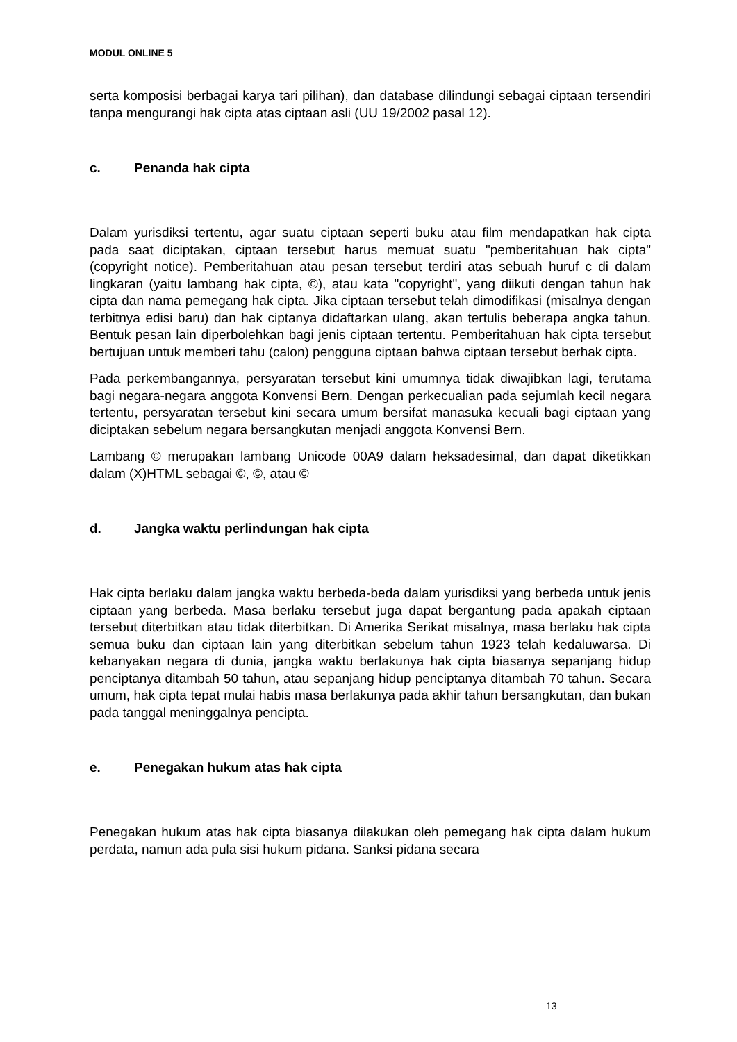MODUL ONLINE 5
serta komposisi berbagai karya tari pilihan), dan database dilindungi sebagai ciptaan tersendiri tanpa mengurangi hak cipta atas ciptaan asli (UU 19/2002 pasal 12).
c. Penanda hak cipta
Dalam yurisdiksi tertentu, agar suatu ciptaan seperti buku atau film mendapatkan hak cipta pada saat diciptakan, ciptaan tersebut harus memuat suatu "pemberitahuan hak cipta" (copyright notice). Pemberitahuan atau pesan tersebut terdiri atas sebuah huruf c di dalam lingkaran (yaitu lambang hak cipta, ©), atau kata "copyright", yang diikuti dengan tahun hak cipta dan nama pemegang hak cipta. Jika ciptaan tersebut telah dimodifikasi (misalnya dengan terbitnya edisi baru) dan hak ciptanya didaftarkan ulang, akan tertulis beberapa angka tahun. Bentuk pesan lain diperbolehkan bagi jenis ciptaan tertentu. Pemberitahuan hak cipta tersebut bertujuan untuk memberi tahu (calon) pengguna ciptaan bahwa ciptaan tersebut berhak cipta.
Pada perkembangannya, persyaratan tersebut kini umumnya tidak diwajibkan lagi, terutama bagi negara-negara anggota Konvensi Bern. Dengan perkecualian pada sejumlah kecil negara tertentu, persyaratan tersebut kini secara umum bersifat manasuka kecuali bagi ciptaan yang diciptakan sebelum negara bersangkutan menjadi anggota Konvensi Bern.
Lambang © merupakan lambang Unicode 00A9 dalam heksadesimal, dan dapat diketikkan dalam (X)HTML sebagai ©, ©, atau ©
d. Jangka waktu perlindungan hak cipta
Hak cipta berlaku dalam jangka waktu berbeda-beda dalam yurisdiksi yang berbeda untuk jenis ciptaan yang berbeda. Masa berlaku tersebut juga dapat bergantung pada apakah ciptaan tersebut diterbitkan atau tidak diterbitkan. Di Amerika Serikat misalnya, masa berlaku hak cipta semua buku dan ciptaan lain yang diterbitkan sebelum tahun 1923 telah kedaluwarsa. Di kebanyakan negara di dunia, jangka waktu berlakunya hak cipta biasanya sepanjang hidup penciptanya ditambah 50 tahun, atau sepanjang hidup penciptanya ditambah 70 tahun. Secara umum, hak cipta tepat mulai habis masa berlakunya pada akhir tahun bersangkutan, dan bukan pada tanggal meninggalnya pencipta.
e. Penegakan hukum atas hak cipta
Penegakan hukum atas hak cipta biasanya dilakukan oleh pemegang hak cipta dalam hukum perdata, namun ada pula sisi hukum pidana. Sanksi pidana secara
13